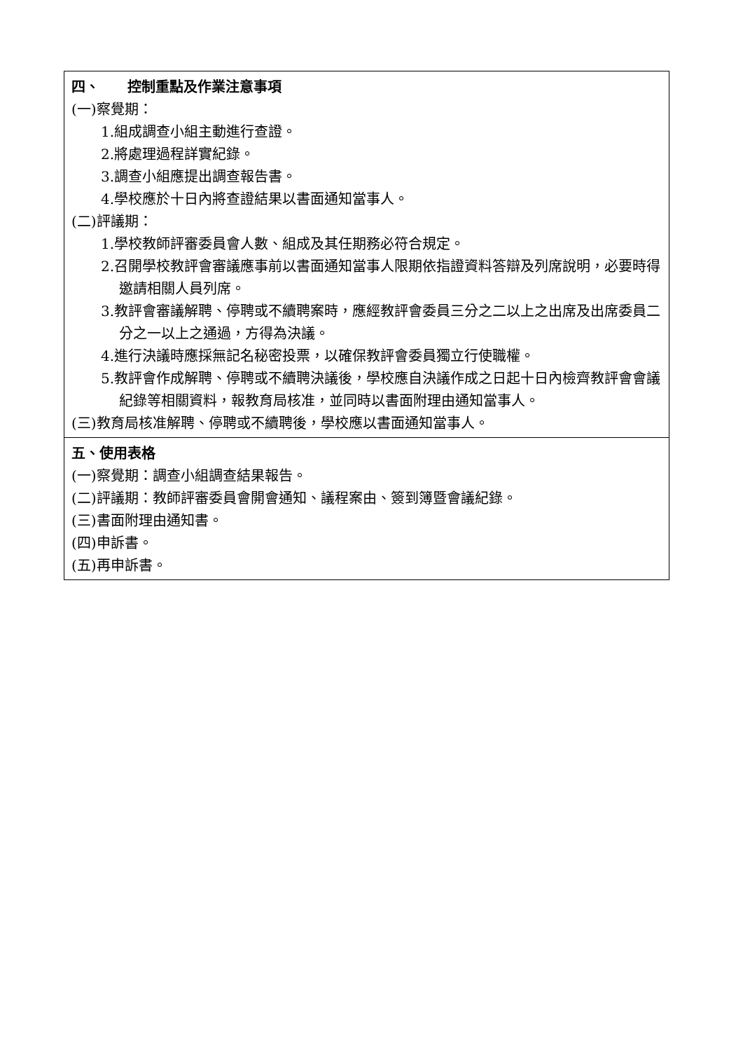| 四、 控制重點及作業注意事項 (一)察覺期： 1.組成調查小組主動進行查證。 2.將處理過程詳實紀錄。 3.調查小組應提出調查報告書。 4.學校應於十日內將查證結果以書面通知當事人。 (二)評議期： 1.學校教師評審委員會人數、組成及其任期務必符合規定。 2.召開學校教評會審議應事前以書面通知當事人限期依指證資料答辯及列席說明，必要時得邀請相關人員列席。 3.教評會審議解聘、停聘或不續聘案時，應經教評會委員三分之二以上之出席及出席委員二分之一以上之通過，方得為決議。 4.進行決議時應採無記名秘密投票，以確保教評會委員獨立行使職權。 5.教評會作成解聘、停聘或不續聘決議後，學校應自決議作成之日起十日內檢齊教評會會議紀錄等相關資料，報教育局核准，並同時以書面附理由通知當事人。 (三)教育局核准解聘、停聘或不續聘後，學校應以書面通知當事人。 |
| 五、使用表格 (一)察覺期：調查小組調查結果報告。 (二)評議期：教師評審委員會開會通知、議程案由、簽到簿暨會議紀錄。 (三)書面附理由通知書。 (四)申訴書。 (五)再申訴書。 |